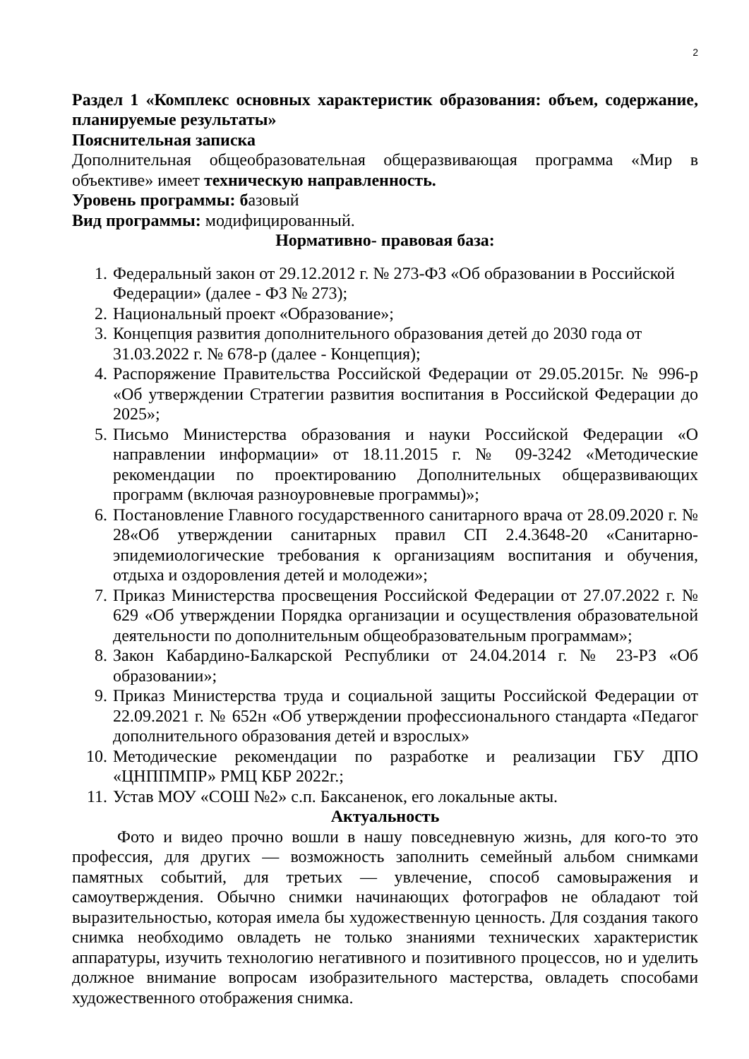2
Раздел 1 «Комплекс основных характеристик образования: объем, содержание, планируемые результаты»
Пояснительная записка
Дополнительная общеобразовательная общеразвивающая программа «Мир в объективе» имеет техническую направленность.
Уровень программы: базовый
Вид программы: модифицированный.
Нормативно- правовая база:
1. Федеральный закон от 29.12.2012 г. № 273-ФЗ «Об образовании в Российской Федерации» (далее - ФЗ № 273);
2. Национальный проект «Образование»;
3. Концепция развития дополнительного образования детей до 2030 года от 31.03.2022 г. № 678-р (далее - Концепция);
4. Распоряжение Правительства Российской Федерации от 29.05.2015г. № 996-р «Об утверждении Стратегии развития воспитания в Российской Федерации до 2025»;
5. Письмо Министерства образования и науки Российской Федерации «О направлении информации» от 18.11.2015 г. № 09-3242 «Методические рекомендации по проектированию Дополнительных общеразвивающих программ (включая разноуровневые программы)»;
6. Постановление Главного государственного санитарного врача от 28.09.2020 г. № 28«Об утверждении санитарных правил СП 2.4.3648-20 «Санитарно-эпидемиологические требования к организациям воспитания и обучения, отдыха и оздоровления детей и молодежи»;
7. Приказ Министерства просвещения Российской Федерации от 27.07.2022 г. № 629 «Об утверждении Порядка организации и осуществления образовательной деятельности по дополнительным общеобразовательным программам»;
8. Закон Кабардино-Балкарской Республики от 24.04.2014 г. № 23-РЗ «Об образовании»;
9. Приказ Министерства труда и социальной защиты Российской Федерации от 22.09.2021 г. № 652н «Об утверждении профессионального стандарта «Педагог дополнительного образования детей и взрослых»
10. Методические рекомендации по разработке и реализации ГБУ ДПО «ЦНППМПР» РМЦ КБР 2022г.;
11. Устав МОУ «СОШ №2» с.п. Баксаненок, его локальные акты.
Актуальность
Фото и видео прочно вошли в нашу повседневную жизнь, для кого-то это профессия, для других — возможность заполнить семейный альбом снимками памятных событий, для третьих — увлечение, способ самовыражения и самоутверждения. Обычно снимки начинающих фотографов не обладают той выразительностью, которая имела бы художественную ценность. Для создания такого снимка необходимо овладеть не только знаниями технических характеристик аппаратуры, изучить технологию негативного и позитивного процессов, но и уделить должное внимание вопросам изобразительного мастерства, овладеть способами художественного отображения снимка.